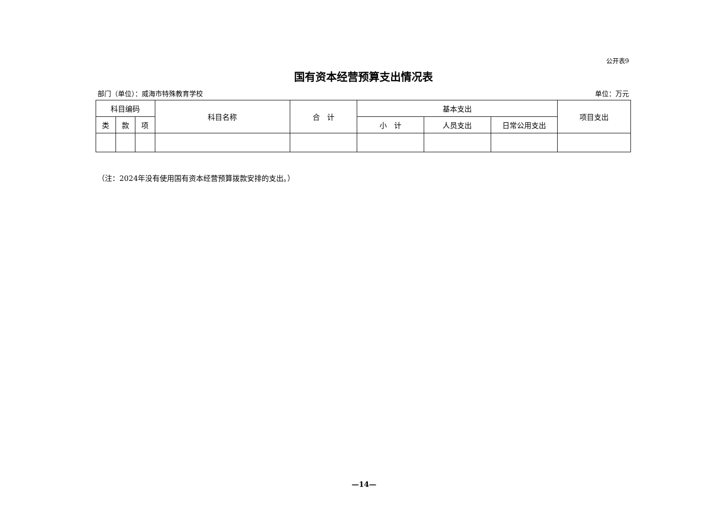公开表9
国有资本经营预算支出情况表
部门（单位）：威海市特殊教育学校 单位：万元
| 科目编码 | | | 科目名称 | 合 计 | 基本支出 | | | 项目支出 |
| --- | --- | --- | --- | --- | --- | --- | --- | --- |
| 类 | 款 | 项 | | | 小 计 | 人员支出 | 日常公用支出 | |
（注：2024年没有使用国有资本经营预算拨款安排的支出。）
—14—